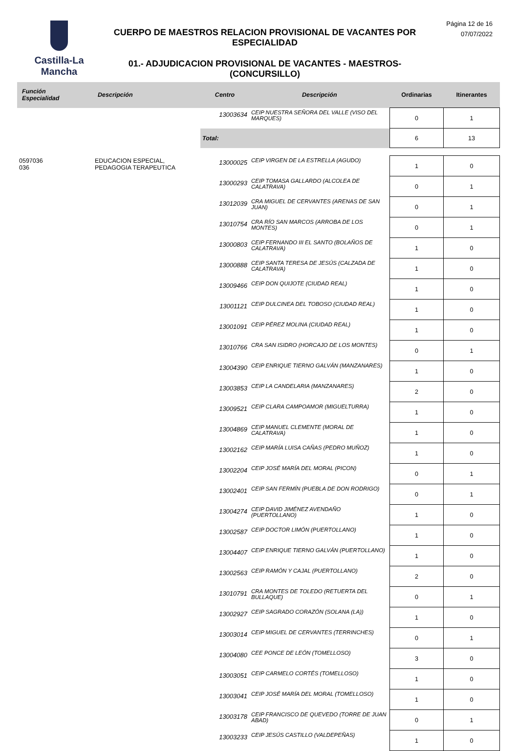Castilla-La Mancha
CUERPO DE MAESTROS RELACION PROVISIONAL DE VACANTES POR ESPECIALIDAD
01.- ADJUDICACION PROVISIONAL DE VACANTES - MAESTROS- (CONCURSILLO)
Página 12 de 16
07/07/2022
| Función Especialidad | Descripción | Centro | Descripción | Ordinarias | Itinerantes |
| --- | --- | --- | --- | --- | --- |
| | | 13003634 | CEIP NUESTRA SEÑORA DEL VALLE (VISO DEL MARQUES) | 0 | 1 |
| | | Total: | | 6 | 13 |
| 0597036 036 | EDUCACION ESPECIAL, PEDAGOGIA TERAPEUTICA | 13000025 | CEIP VIRGEN DE LA ESTRELLA (AGUDO) | 1 | 0 |
| | | 13000293 | CEIP TOMASA GALLARDO (ALCOLEA DE CALATRAVA) | 0 | 1 |
| | | 13012039 | CRA MIGUEL DE CERVANTES (ARENAS DE SAN JUAN) | 0 | 1 |
| | | 13010754 | CRA RÍO SAN MARCOS (ARROBA DE LOS MONTES) | 0 | 1 |
| | | 13000803 | CEIP FERNANDO III EL SANTO (BOLAÑOS DE CALATRAVA) | 1 | 0 |
| | | 13000888 | CEIP SANTA TERESA DE JESÚS (CALZADA DE CALATRAVA) | 1 | 0 |
| | | 13009466 | CEIP DON QUIJOTE (CIUDAD REAL) | 1 | 0 |
| | | 13001121 | CEIP DULCINEA DEL TOBOSO (CIUDAD REAL) | 1 | 0 |
| | | 13001091 | CEIP PÉREZ MOLINA (CIUDAD REAL) | 1 | 0 |
| | | 13010766 | CRA SAN ISIDRO (HORCAJO DE LOS MONTES) | 0 | 1 |
| | | 13004390 | CEIP ENRIQUE TIERNO GALVÁN (MANZANARES) | 1 | 0 |
| | | 13003853 | CEIP LA CANDELARIA (MANZANARES) | 2 | 0 |
| | | 13009521 | CEIP CLARA CAMPOAMOR (MIGUELTURRA) | 1 | 0 |
| | | 13004869 | CEIP MANUEL CLEMENTE (MORAL DE CALATRAVA) | 1 | 0 |
| | | 13002162 | CEIP MARÍA LUISA CAÑAS (PEDRO MUÑOZ) | 1 | 0 |
| | | 13002204 | CEIP JOSÉ MARÍA DEL MORAL (PICON) | 0 | 1 |
| | | 13002401 | CEIP SAN FERMÍN (PUEBLA DE DON RODRIGO) | 0 | 1 |
| | | 13004274 | CEIP DAVID JIMÉNEZ AVENDAÑO (PUERTOLLANO) | 1 | 0 |
| | | 13002587 | CEIP DOCTOR LIMÓN (PUERTOLLANO) | 1 | 0 |
| | | 13004407 | CEIP ENRIQUE TIERNO GALVÁN (PUERTOLLANO) | 1 | 0 |
| | | 13002563 | CEIP RAMÓN Y CAJAL (PUERTOLLANO) | 2 | 0 |
| | | 13010791 | CRA MONTES DE TOLEDO (RETUERTA DEL BULLAQUE) | 0 | 1 |
| | | 13002927 | CEIP SAGRADO CORAZÓN (SOLANA (LA)) | 1 | 0 |
| | | 13003014 | CEIP MIGUEL DE CERVANTES (TERRINCHES) | 0 | 1 |
| | | 13004080 | CEE PONCE DE LEÓN (TOMELLOSO) | 3 | 0 |
| | | 13003051 | CEIP CARMELO CORTÉS (TOMELLOSO) | 1 | 0 |
| | | 13003041 | CEIP JOSÉ MARÍA DEL MORAL (TOMELLOSO) | 1 | 0 |
| | | 13003178 | CEIP FRANCISCO DE QUEVEDO (TORRE DE JUAN ABAD) | 0 | 1 |
| | | 13003233 | CEIP JESÚS CASTILLO (VALDEPEÑAS) | 1 | 0 |